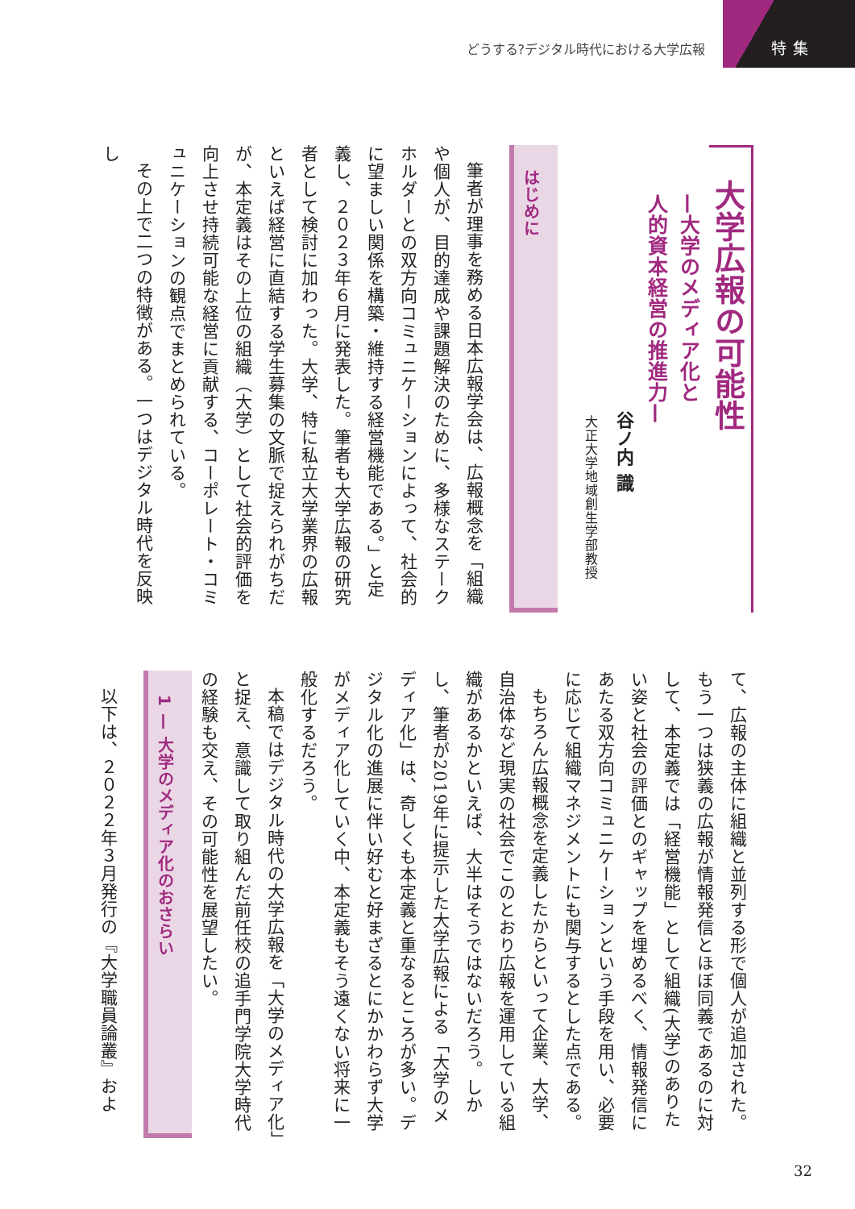どうする?デジタル時代における大学広報
特集
大学広報の可能性
—大学のメディア化と
人的資本経営の推進力—
谷ノ内 識
大正大学地域創生学部教授
はじめに
筆者が理事を務める日本広報学会は、広報概念を「組織や個人が、目的達成や課題解決のために、多様なステークホルダーとの双方向コミュニケーションによって、社会的に望ましい関係を構築・維持する経営機能である。」と定義し、２０２３年６月に発表した。筆者も大学広報の研究者として検討に加わった。大学、特に私立大学業界の広報といえば経営に直結する学生募集の文脈で捉えられがちだが、本定義はその上位の組織（大学）として社会的評価を向上させ持続可能な経営に貢献する、コーポレート・コミュニケーションの観点でまとめられている。
その上で二つの特徴がある。一つはデジタル時代を反映し
て、広報の主体に組織と並列する形で個人が追加された。もう一つは狭義の広報が情報発信とほぼ同義であるのに対して、本定義では「経営機能」として組織(大学)のありたい姿と社会の評価とのギャップを埋めるべく、情報発信にあたる双方向コミュニケーションという手段を用い、必要に応じて組織マネジメントにも関与するとした点である。
もちろん広報概念を定義したからといって企業、大学、自治体など現実の社会でこのとおり広報を運用している組織があるかといえば、大半はそうではないだろう。しかし、筆者が2019年に提示した大学広報による「大学のメディア化」は、奇しくも本定義と重なるところが多い。デジタル化の進展に伴い好むと好まざるとにかかわらず大学がメディア化していく中、本定義もそう遠くない将来に一般化するだろう。
本稿ではデジタル時代の大学広報を「大学のメディア化」と捉え、意識して取り組んだ前任校の追手門学院大学時代の経験も交え、その可能性を展望したい。
1 — 大学のメディア化のおさらい
以下は、２０２２年３月発行の『大学職員論叢』およ
32